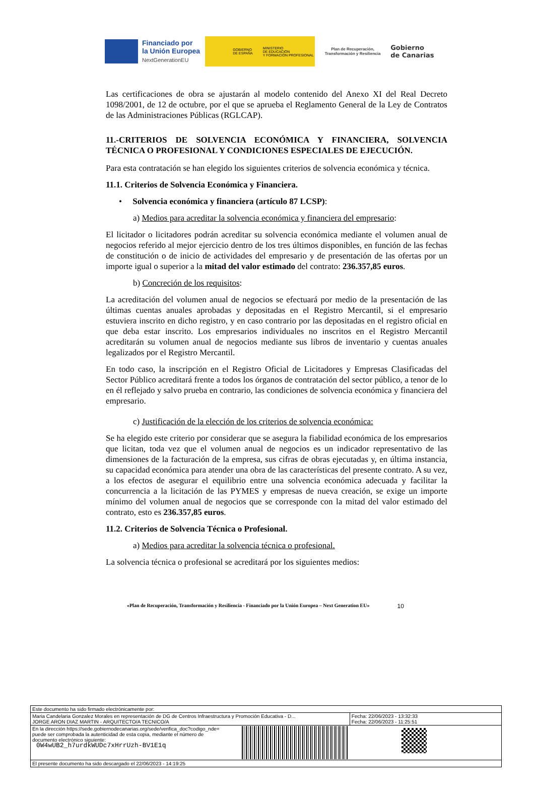Financiado por
la Unión Europea
NextGenerationEU
GOBIERNO
DE ESPAÑA
MINISTERIO
DE EDUCACIÓN
Y FORMACIÓN PROFESIONAL
Plan de Recuperación, Transformación y Resiliencia
Gobierno
de Canarias
Las certificaciones de obra se ajustarán al modelo contenido del Anexo XI del Real Decreto 1098/2001, de 12 de octubre, por el que se aprueba el Reglamento General de la Ley de Contratos de las Administraciones Públicas (RGLCAP).
11.-CRITERIOS DE SOLVENCIA ECONÓMICA Y FINANCIERA, SOLVENCIA TÉCNICA O PROFESIONAL Y CONDICIONES ESPECIALES DE EJECUCIÓN.
Para esta contratación se han elegido los siguientes criterios de solvencia económica y técnica.
11.1. Criterios de Solvencia Económica y Financiera.
• Solvencia económica y financiera (artículo 87 LCSP):
a) Medios para acreditar la solvencia económica y financiera del empresario:
El licitador o licitadores podrán acreditar su solvencia económica mediante el volumen anual de negocios referido al mejor ejercicio dentro de los tres últimos disponibles, en función de las fechas de constitución o de inicio de actividades del empresario y de presentación de las ofertas por un importe igual o superior a la mitad del valor estimado del contrato: 236.357,85 euros.
b) Concreción de los requisitos:
La acreditación del volumen anual de negocios se efectuará por medio de la presentación de las últimas cuentas anuales aprobadas y depositadas en el Registro Mercantil, si el empresario estuviera inscrito en dicho registro, y en caso contrario por las depositadas en el registro oficial en que deba estar inscrito. Los empresarios individuales no inscritos en el Registro Mercantil acreditarán su volumen anual de negocios mediante sus libros de inventario y cuentas anuales legalizados por el Registro Mercantil.
En todo caso, la inscripción en el Registro Oficial de Licitadores y Empresas Clasificadas del Sector Público acreditará frente a todos los órganos de contratación del sector público, a tenor de lo en él reflejado y salvo prueba en contrario, las condiciones de solvencia económica y financiera del empresario.
c) Justificación de la elección de los criterios de solvencia económica:
Se ha elegido este criterio por considerar que se asegura la fiabilidad económica de los empresarios que licitan, toda vez que el volumen anual de negocios es un indicador representativo de las dimensiones de la facturación de la empresa, sus cifras de obras ejecutadas y, en última instancia, su capacidad económica para atender una obra de las características del presente contrato. A su vez, a los efectos de asegurar el equilibrio entre una solvencia económica adecuada y facilitar la concurrencia a la licitación de las PYMES y empresas de nueva creación, se exige un importe mínimo del volumen anual de negocios que se corresponde con la mitad del valor estimado del contrato, esto es 236.357,85 euros.
11.2. Criterios de Solvencia Técnica o Profesional.
a) Medios para acreditar la solvencia técnica o profesional.
La solvencia técnica o profesional se acreditará por los siguientes medios:
«Plan de Recuperación, Transformación y Resiliencia - Financiado por la Unión Europea – Next Generation EU» 10
| Este documento ha sido firmado electrónicamente por: | | |
| Maria Candelaria Gonzalez Morales en representación de DG de Centros Infraestructura y Promoción Educativa - D... JORGE ARON DIAZ MARTIN - ARQUITECTO/A TECNICO/A | | Fecha: 22/06/2023 - 13:32:33 Fecha: 22/06/2023 - 11:25:51 |
| En la dirección https://sede.gobiernodecanarias.org/sede/verifica_doc?codigo_nde= puede ser comprobada la autenticidad de esta copia, mediante el número de documento electrónico siguiente: 0W4wUB2_h7urdkWUDc7xHrrUzh-BV1E1q | | |
| El presente documento ha sido descargado el 22/06/2023 - 14:19:25 | | |